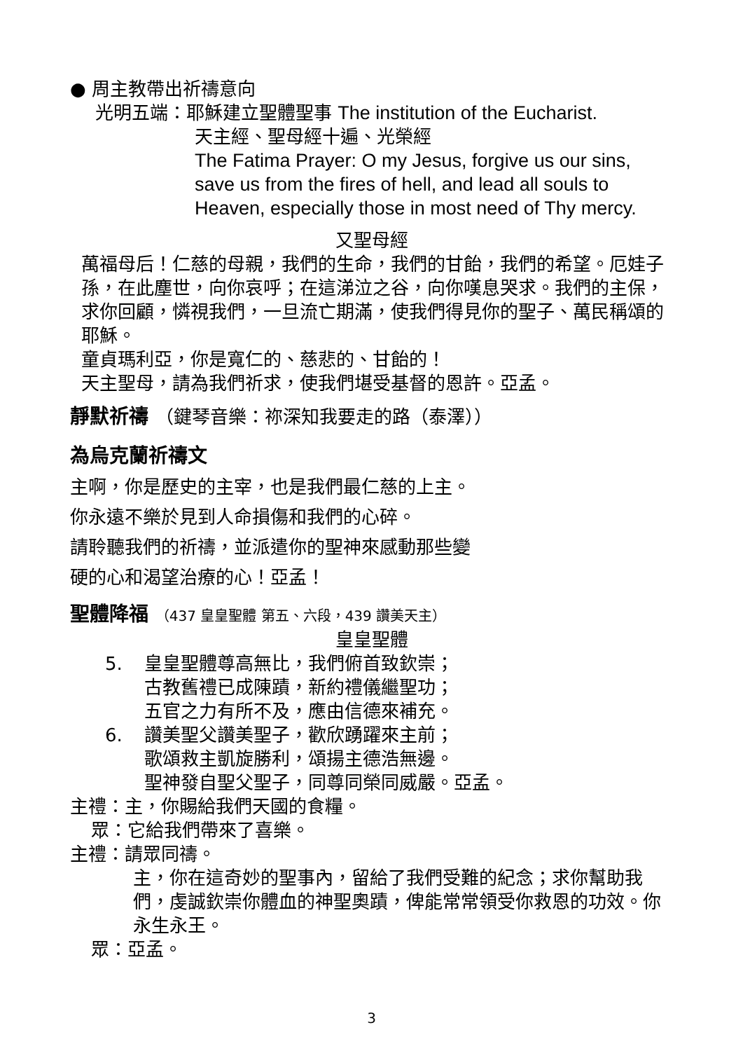● 周主教帶出祈禱意向
光明五端：耶穌建立聖體聖事 The institution of the Eucharist.
天主經、聖母經十遍、光榮經
The Fatima Prayer: O my Jesus, forgive us our sins, save us from the fires of hell, and lead all souls to Heaven, especially those in most need of Thy mercy.
又聖母經
萬福母后！仁慈的母親，我們的生命，我們的甘飴，我們的希望。厄娃子孫，在此塵世，向你哀呼；在這涕泣之谷，向你嘆息哭求。我們的主保，求你回顧，憐視我們，一旦流亡期滿，使我們得見你的聖子、萬民稱頌的耶穌。
童貞瑪利亞，你是寬仁的、慈悲的、甘飴的！
天主聖母，請為我們祈求，使我們堪受基督的恩許。亞孟。
靜默祈禱 （鍵琴音樂：祢深知我要走的路（泰澤））
為烏克蘭祈禱文
主啊，你是歷史的主宰，也是我們最仁慈的上主。
你永遠不樂於見到人命損傷和我們的心碎。
請聆聽我們的祈禱，並派遣你的聖神來感動那些變
硬的心和渴望治療的心！亞孟！
聖體降福 （437 皇皇聖體 第五、六段，439 讚美天主）
皇皇聖體
5. 皇皇聖體尊高無比，我們俯首致欽崇；
古教舊禮已成陳蹟，新約禮儀繼聖功；
五官之力有所不及，應由信德來補充。
6. 讚美聖父讚美聖子，歡欣踴躍來主前；
歌頌救主凱旋勝利，頌揚主德浩無邊。
聖神發自聖父聖子，同尊同榮同威嚴。亞孟。
主禮：主，你賜給我們天國的食糧。
眾：它給我們帶來了喜樂。
主禮：請眾同禱。
主，你在這奇妙的聖事內，留給了我們受難的紀念；求你幫助我們，虔誠欽崇你體血的神聖奧蹟，俾能常常領受你救恩的功效。你永生永王。
眾：亞孟。
3